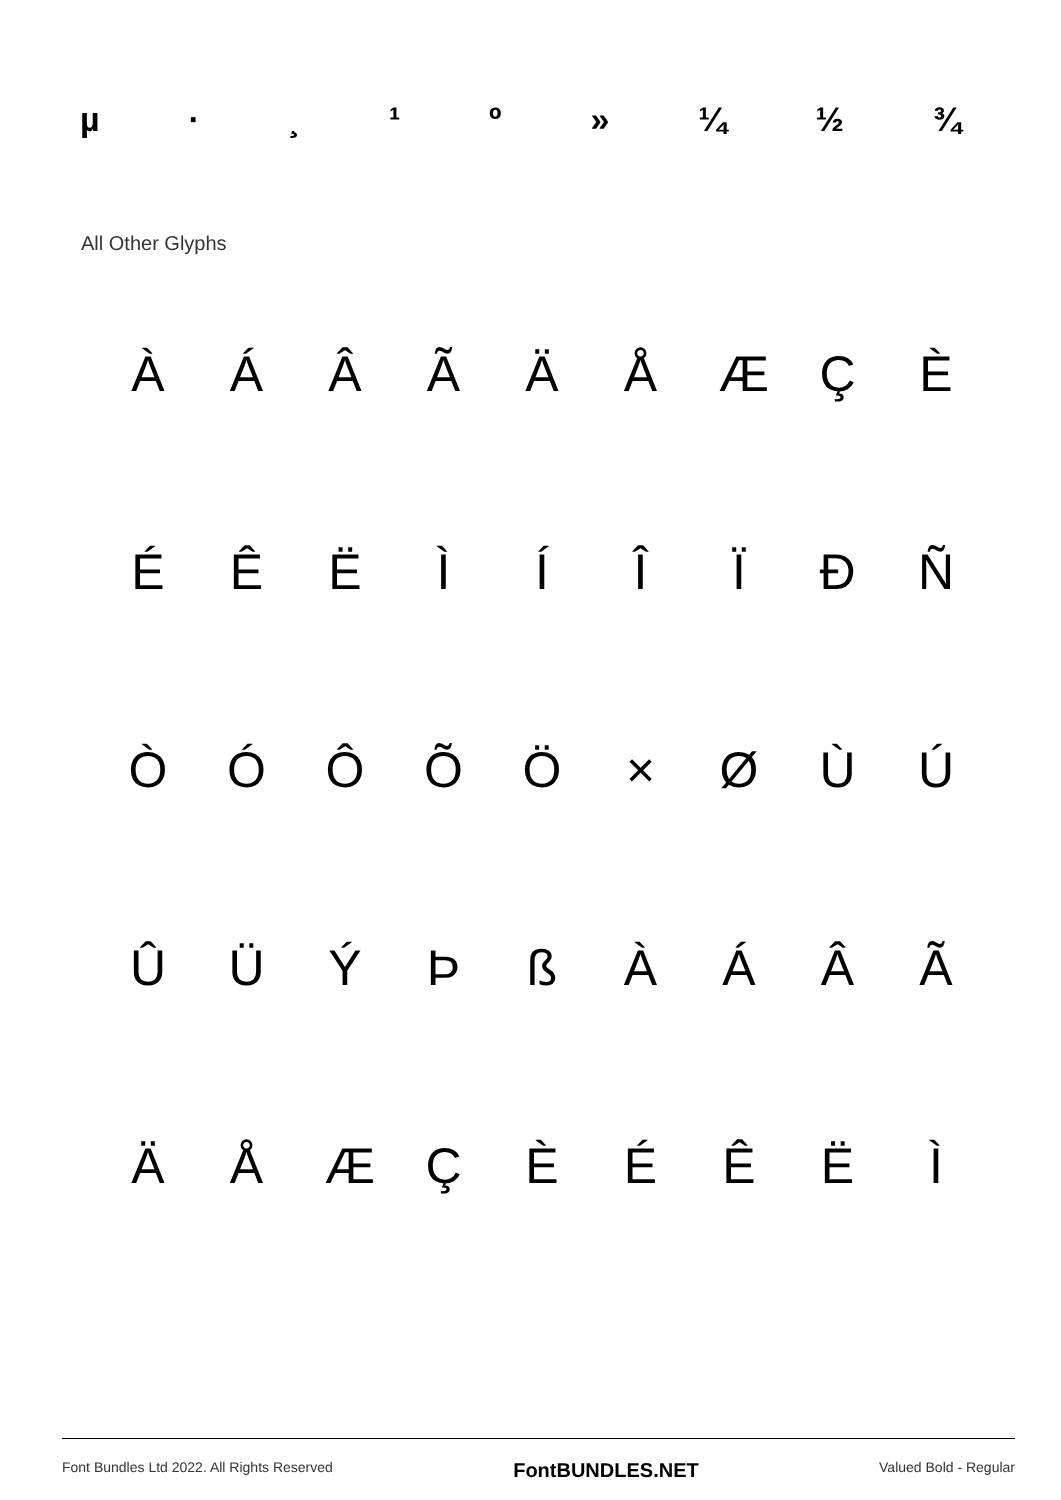µ · ¸ ¹ º » ¼ ½ ¾
All Other Glyphs
ÀÁÂÃÄÅÆÇÈ
ÉÊËÌÍÎÏÐÑ
ÒÓÔÕÖ × ØÙÚ
ÛÜÝÞßÀÁÂÃ
ÄÅÆÇÈÉÊËÌ
Font Bundles Ltd 2022. All Rights Reserved FontBUNDLES.NET Valued Bold - Regular